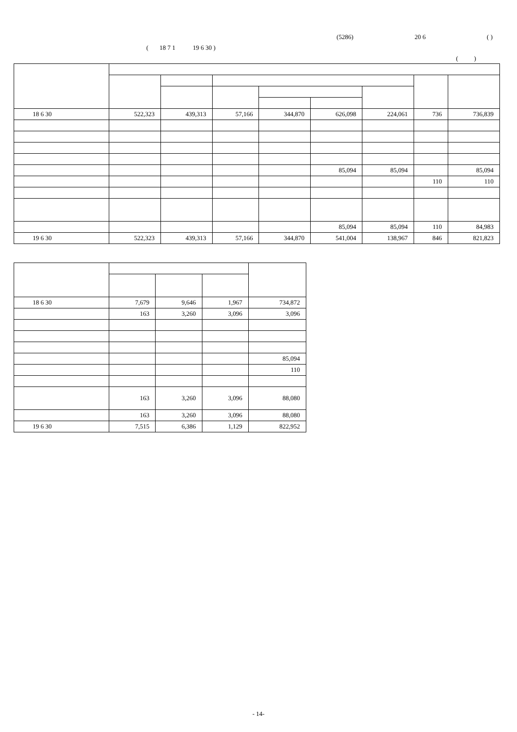(5286) 20 6 ( )
( 18 7 1 19 6 30 )
( )
| 18 6 30 | 522,323 | 439,313 | 57,166 | 344,870 | 626,098 | 224,061 | 736 | 736,839 |
| | | | | | 85,094 | 85,094 | | 85,094 |
| | | | | | | | 110 | 110 |
| | | | | | 85,094 | 85,094 | 110 | 84,983 |
| 19 6 30 | 522,323 | 439,313 | 57,166 | 344,870 | 541,004 | 138,967 | 846 | 821,823 |
| 18 6 30 | 7,679 | 9,646 | 1,967 | 734,872 |
| | 163 | 3,260 | 3,096 | 3,096 |
| | | | | 85,094 |
| | | | | 110 |
| | 163 | 3,260 | 3,096 | 88,080 |
| | 163 | 3,260 | 3,096 | 88,080 |
| 19 6 30 | 7,515 | 6,386 | 1,129 | 822,952 |
- 14-